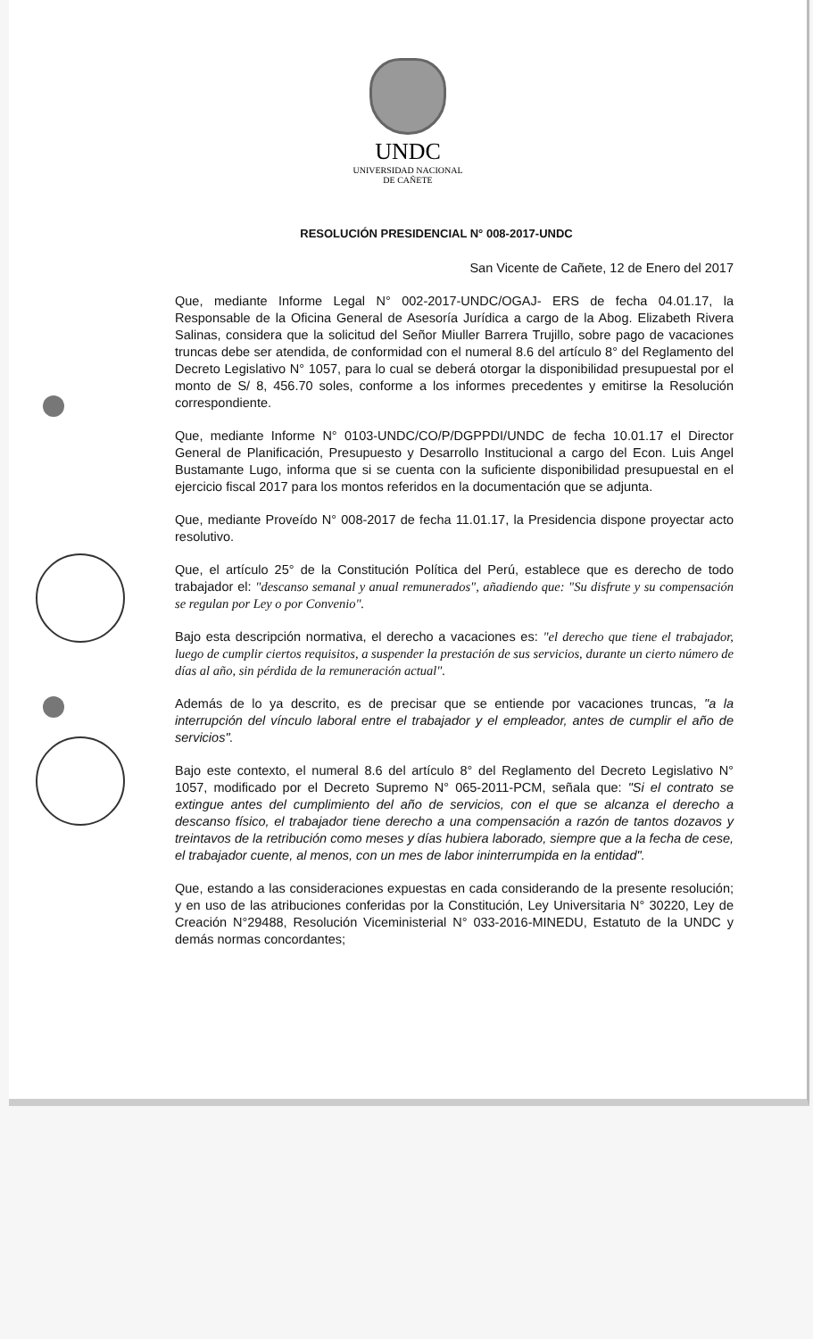UNDC
UNIVERSIDAD NACIONAL
DE CAÑETE
RESOLUCIÓN PRESIDENCIAL N° 008-2017-UNDC
San Vicente de Cañete, 12 de Enero del 2017
Que, mediante Informe Legal N° 002-2017-UNDC/OGAJ- ERS de fecha 04.01.17, la Responsable de la Oficina General de Asesoría Jurídica a cargo de la Abog. Elizabeth Rivera Salinas, considera que la solicitud del Señor Miuller Barrera Trujillo, sobre pago de vacaciones truncas debe ser atendida, de conformidad con el numeral 8.6 del artículo 8° del Reglamento del Decreto Legislativo N° 1057, para lo cual se deberá otorgar la disponibilidad presupuestal por el monto de S/ 8, 456.70 soles, conforme a los informes precedentes y emitirse la Resolución correspondiente.
Que, mediante Informe N° 0103-UNDC/CO/P/DGPPDI/UNDC de fecha 10.01.17 el Director General de Planificación, Presupuesto y Desarrollo Institucional a cargo del Econ. Luis Angel Bustamante Lugo, informa que si se cuenta con la suficiente disponibilidad presupuestal en el ejercicio fiscal 2017 para los montos referidos en la documentación que se adjunta.
Que, mediante Proveído N° 008-2017 de fecha 11.01.17, la Presidencia dispone proyectar acto resolutivo.
Que, el artículo 25° de la Constitución Política del Perú, establece que es derecho de todo trabajador el: "descanso semanal y anual remunerados", añadiendo que: "Su disfrute y su compensación se regulan por Ley o por Convenio".
Bajo esta descripción normativa, el derecho a vacaciones es: "el derecho que tiene el trabajador, luego de cumplir ciertos requisitos, a suspender la prestación de sus servicios, durante un cierto número de días al año, sin pérdida de la remuneración actual".
Además de lo ya descrito, es de precisar que se entiende por vacaciones truncas, "a la interrupción del vínculo laboral entre el trabajador y el empleador, antes de cumplir el año de servicios".
Bajo este contexto, el numeral 8.6 del artículo 8° del Reglamento del Decreto Legislativo N° 1057, modificado por el Decreto Supremo N° 065-2011-PCM, señala que: "Si el contrato se extingue antes del cumplimiento del año de servicios, con el que se alcanza el derecho a descanso físico, el trabajador tiene derecho a una compensación a razón de tantos dozavos y treintavos de la retribución como meses y días hubiera laborado, siempre que a la fecha de cese, el trabajador cuente, al menos, con un mes de labor ininterrumpida en la entidad".
Que, estando a las consideraciones expuestas en cada considerando de la presente resolución; y en uso de las atribuciones conferidas por la Constitución, Ley Universitaria N° 30220, Ley de Creación N°29488, Resolución Viceministerial N° 033-2016-MINEDU, Estatuto de la UNDC y demás normas concordantes;